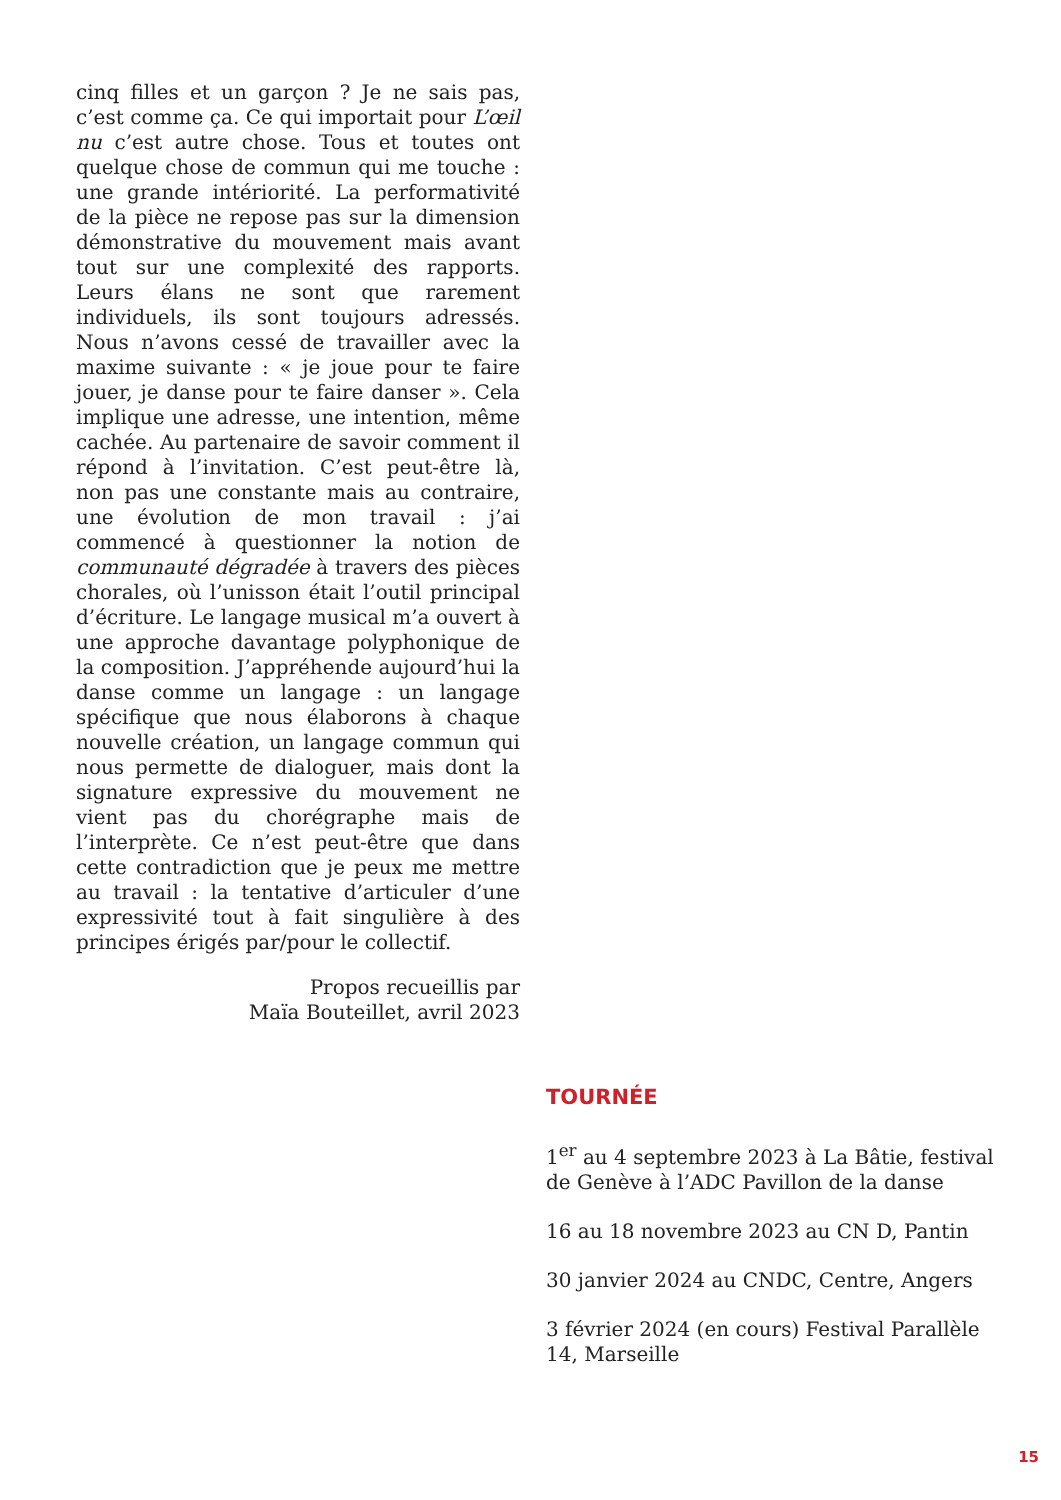cinq filles et un garçon ? Je ne sais pas, c’est comme ça. Ce qui importait pour L’œil nu c’est autre chose. Tous et toutes ont quelque chose de commun qui me touche : une grande intériorité. La performativité de la pièce ne repose pas sur la dimension démonstrative du mouvement mais avant tout sur une complexité des rapports. Leurs élans ne sont que rarement individuels, ils sont toujours adressés. Nous n’avons cessé de travailler avec la maxime suivante : « je joue pour te faire jouer, je danse pour te faire danser ». Cela implique une adresse, une intention, même cachée. Au partenaire de savoir comment il répond à l’invitation. C’est peut-être là, non pas une constante mais au contraire, une évolution de mon travail : j’ai commencé à questionner la notion de communauté dégradée à travers des pièces chorales, où l’unisson était l’outil principal d’écriture. Le langage musical m’a ouvert à une approche davantage polyphonique de la composition. J’appréhende aujourd’hui la danse comme un langage : un langage spécifique que nous élaborons à chaque nouvelle création, un langage commun qui nous permette de dialoguer, mais dont la signature expressive du mouvement ne vient pas du chorégraphe mais de l’interprète. Ce n’est peut-être que dans cette contradiction que je peux me mettre au travail : la tentative d’articuler d’une expressivité tout à fait singulière à des principes érigés par/pour le collectif.
Propos recueillis par
Maïa Bouteillet, avril 2023
TOURNÉE
1<sup>er</sup> au 4 septembre 2023 à La Bâtie, festival de Genève à l’ADC Pavillon de la danse
16 au 18 novembre 2023 au CN D, Pantin
30 janvier 2024 au CNDC, Centre, Angers
3 février 2024 (en cours) Festival Parallèle 14, Marseille
15